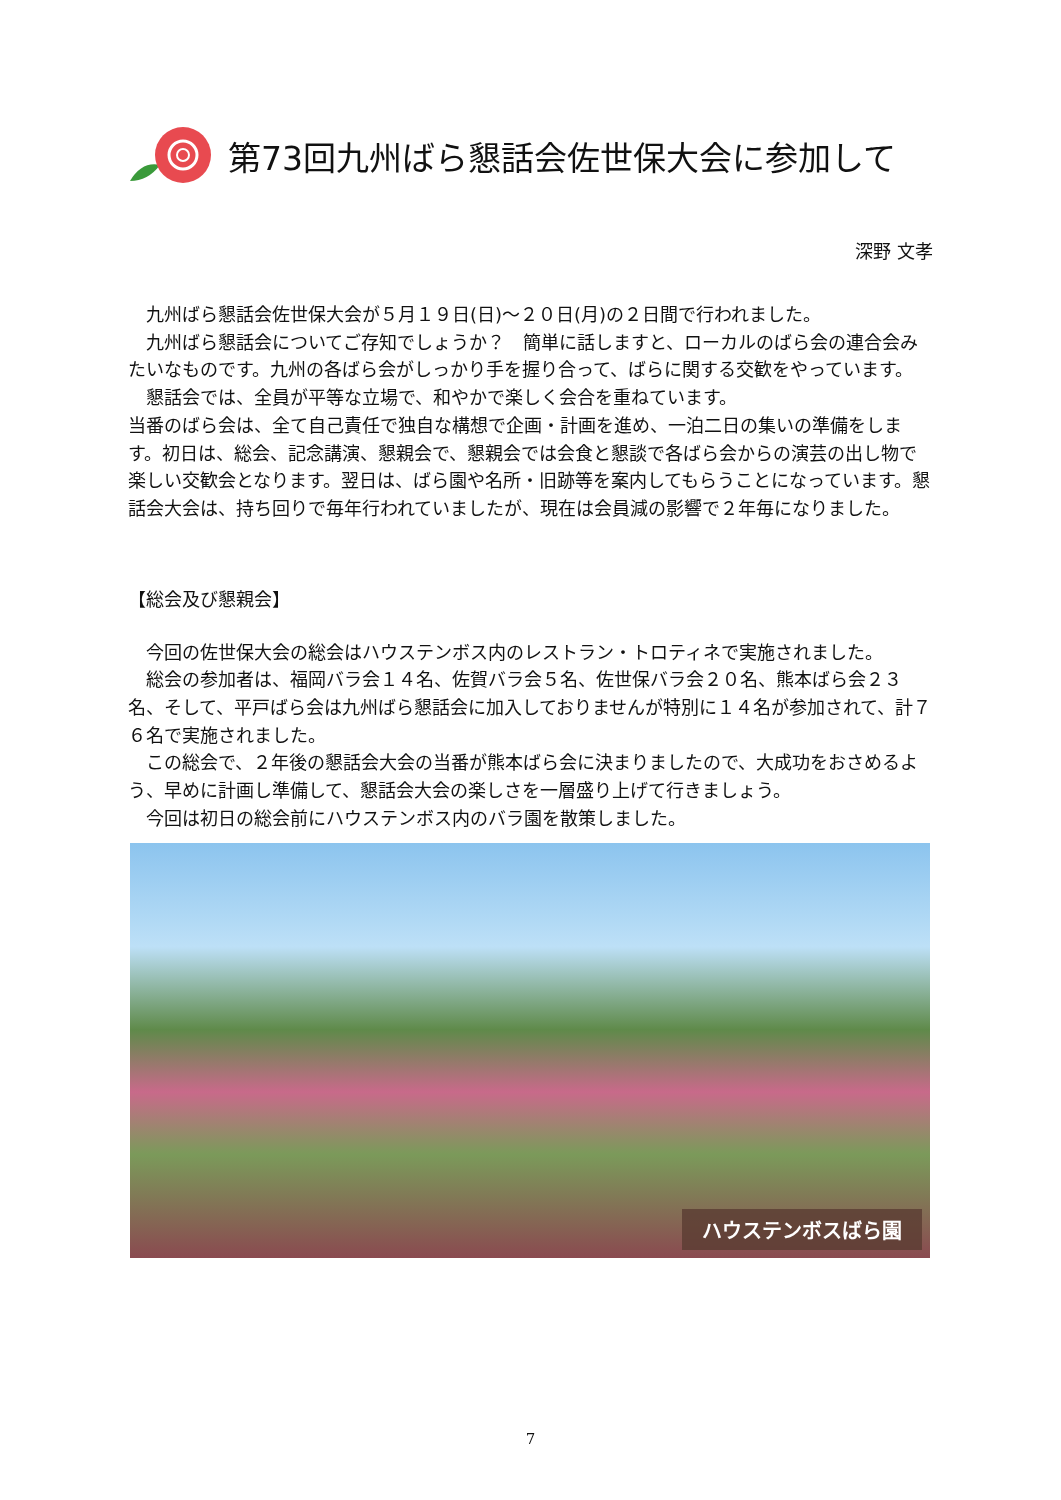第73回九州ばら懇話会佐世保大会に参加して
深野 文孝
九州ばら懇話会佐世保大会が５月１９日(日)～２０日(月)の２日間で行われました。
九州ばら懇話会についてご存知でしょうか？　簡単に話しますと、ローカルのばら会の連合会みたいなものです。九州の各ばら会がしっかり手を握り合って、ばらに関する交歓をやっています。
懇話会では、全員が平等な立場で、和やかで楽しく会合を重ねています。
当番のばら会は、全て自己責任で独自な構想で企画・計画を進め、一泊二日の集いの準備をします。初日は、総会、記念講演、懇親会で、懇親会では会食と懇談で各ばら会からの演芸の出し物で楽しい交歓会となります。翌日は、ばら園や名所・旧跡等を案内してもらうことになっています。懇話会大会は、持ち回りで毎年行われていましたが、現在は会員減の影響で２年毎になりました。
【総会及び懇親会】
今回の佐世保大会の総会はハウステンボス内のレストラン・トロティネで実施されました。
総会の参加者は、福岡バラ会１４名、佐賀バラ会５名、佐世保バラ会２０名、熊本ばら会２３名、そして、平戸ばら会は九州ばら懇話会に加入しておりませんが特別に１４名が参加されて、計７６名で実施されました。
この総会で、２年後の懇話会大会の当番が熊本ばら会に決まりましたので、大成功をおさめるよう、早めに計画し準備して、懇話会大会の楽しさを一層盛り上げて行きましょう。
今回は初日の総会前にハウステンボス内のバラ園を散策しました。
ハウステンボスばら園
7